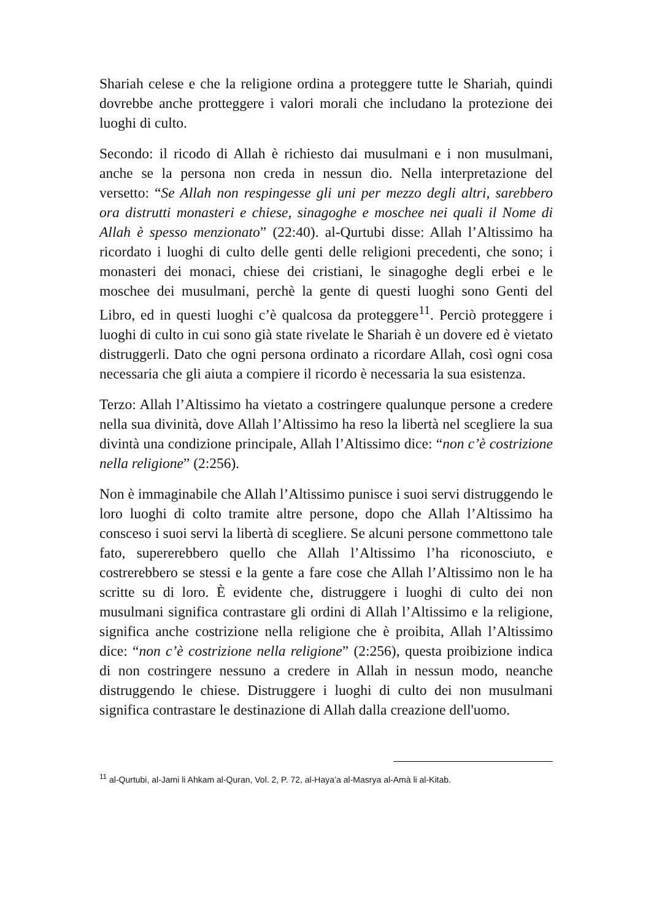Shariah celese e che la religione ordina a proteggere tutte le Shariah, quindi dovrebbe anche protteggere i valori morali che includano la protezione dei luoghi di culto.
Secondo: il ricodo di Allah è richiesto dai musulmani e i non musulmani, anche se la persona non creda in nessun dio. Nella interpretazione del versetto: “Se Allah non respingesse gli uni per mezzo degli altri, sarebbero ora distrutti monasteri e chiese, sinagoghe e moschee nei quali il Nome di Allah è spesso menzionato” (22:40). al-Qurtubi disse: Allah l’Altissimo ha ricordato i luoghi di culto delle genti delle religioni precedenti, che sono; i monasteri dei monaci, chiese dei cristiani, le sinagoghe degli erbei e le moschee dei musulmani, perchè la gente di questi luoghi sono Genti del Libro, ed in questi luoghi c’è qualcosa da proteggere<sup>11</sup>. Perciò proteggere i luoghi di culto in cui sono già state rivelate le Shariah è un dovere ed è vietato distruggerli. Dato che ogni persona ordinato a ricordare Allah, così ogni cosa necessaria che gli aiuta a compiere il ricordo è necessaria la sua esistenza.
Terzo: Allah l’Altissimo ha vietato a costringere qualunque persone a credere nella sua divinità, dove Allah l’Altissimo ha reso la libertà nel scegliere la sua divintà una condizione principale, Allah l’Altissimo dice: “non c’è costrizione nella religione” (2:256).
Non è immaginabile che Allah l’Altissimo punisce i suoi servi distruggendo le loro luoghi di colto tramite altre persone, dopo che Allah l’Altissimo ha consceso i suoi servi la libertà di scegliere. Se alcuni persone commettono tale fato, supererebbero quello che Allah l’Altissimo l’ha riconosciuto, e costrerebbero se stessi e la gente a fare cose che Allah l’Altissimo non le ha scritte su di loro. È evidente che, distruggere i luoghi di culto dei non musulmani significa contrastare gli ordini di Allah l’Altissimo e la religione, significa anche costrizione nella religione che è proibita, Allah l’Altissimo dice: “non c’è costrizione nella religione” (2:256), questa proibizione indica di non costringere nessuno a credere in Allah in nessun modo, neanche distruggendo le chiese. Distruggere i luoghi di culto dei non musulmani significa contrastare le destinazione di Allah dalla creazione dell'uomo.
<sup>11</sup> al-Qurtubi, al-Jami li Ahkam al-Quran, Vol. 2, P. 72, al-Haya’a al-Masrya al-Amà li al-Kitab.